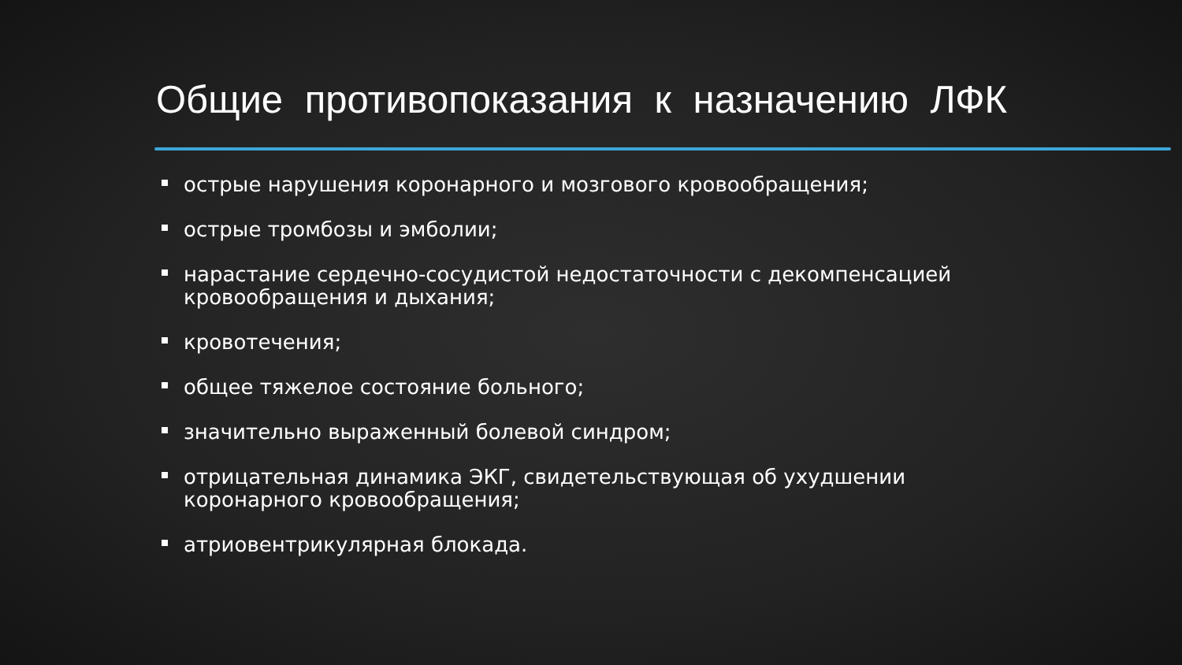Общие противопоказания к назначению ЛФК
острые нарушения коронарного и мозгового кровообращения;
острые тромбозы и эмболии;
нарастание сердечно-сосудистой недостаточности с декомпенсацией кровообращения и дыхания;
кровотечения;
общее тяжелое состояние больного;
значительно выраженный болевой синдром;
отрицательная динамика ЭКГ, свидетельствующая об ухудшении коронарного кровообращения;
атриовентрикулярная блокада.